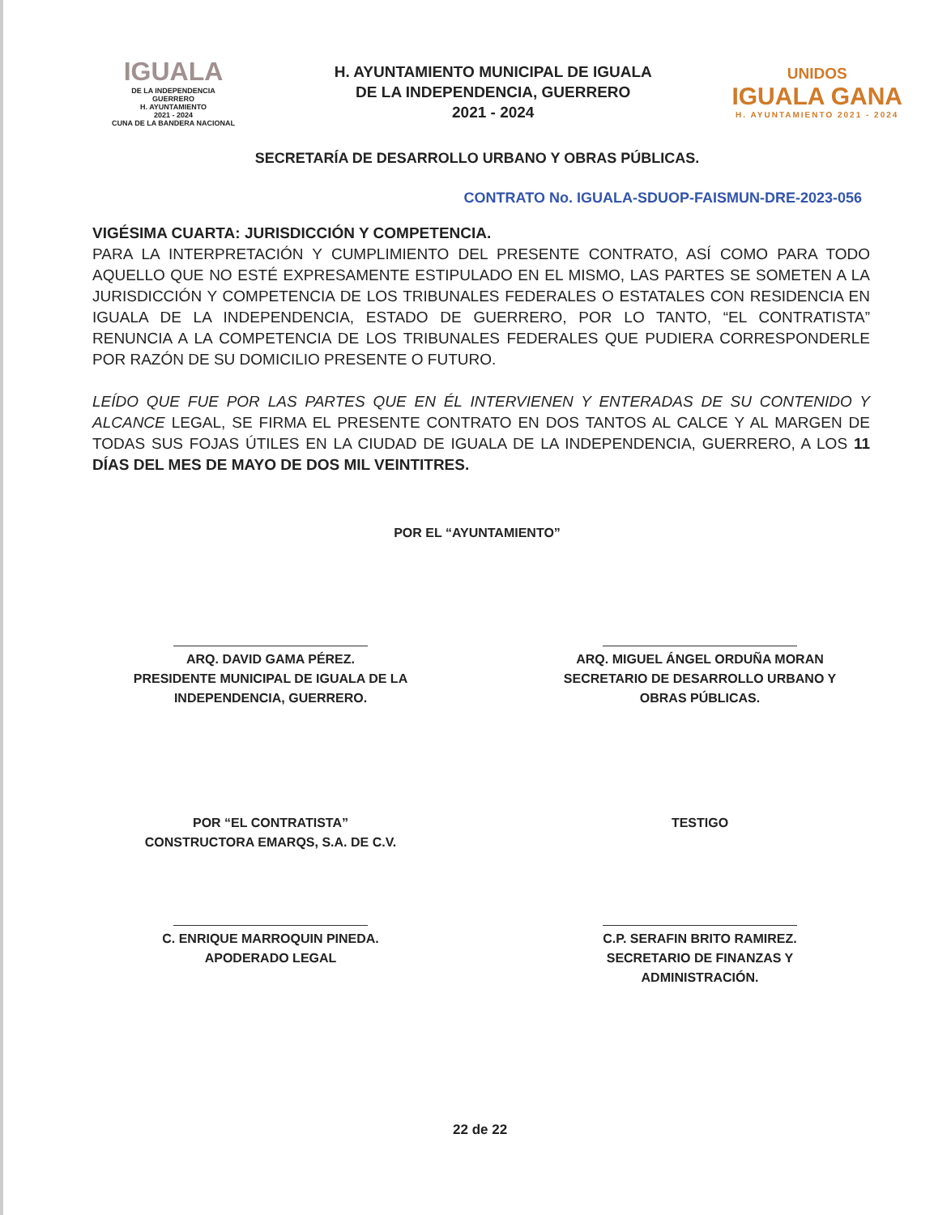IGUALA
DE LA INDEPENDENCIA
GUERRERO
H. AYUNTAMIENTO
2021 - 2024
CUNA DE LA BANDERA NACIONAL
H. AYUNTAMIENTO MUNICIPAL DE IGUALA
DE LA INDEPENDENCIA, GUERRERO
2021 - 2024
UNIDOS
IGUALA GANA
H. AYUNTAMIENTO 2021 - 2024
SECRETARÍA DE DESARROLLO URBANO Y OBRAS PÚBLICAS.
CONTRATO No. IGUALA-SDUOP-FAISMUN-DRE-2023-056
VIGÉSIMA CUARTA: JURISDICCIÓN Y COMPETENCIA.
PARA LA INTERPRETACIÓN Y CUMPLIMIENTO DEL PRESENTE CONTRATO, ASÍ COMO PARA TODO AQUELLO QUE NO ESTÉ EXPRESAMENTE ESTIPULADO EN EL MISMO, LAS PARTES SE SOMETEN A LA JURISDICCIÓN Y COMPETENCIA DE LOS TRIBUNALES FEDERALES O ESTATALES CON RESIDENCIA EN IGUALA DE LA INDEPENDENCIA, ESTADO DE GUERRERO, POR LO TANTO, “EL CONTRATISTA” RENUNCIA A LA COMPETENCIA DE LOS TRIBUNALES FEDERALES QUE PUDIERA CORRESPONDERLE POR RAZÓN DE SU DOMICILIO PRESENTE O FUTURO.
LEÍDO QUE FUE POR LAS PARTES QUE EN ÉL INTERVIENEN Y ENTERADAS DE SU CONTENIDO Y ALCANCE LEGAL, SE FIRMA EL PRESENTE CONTRATO EN DOS TANTOS AL CALCE Y AL MARGEN DE TODAS SUS FOJAS ÚTILES EN LA CIUDAD DE IGUALA DE LA INDEPENDENCIA, GUERRERO, A LOS 11 DÍAS DEL MES DE MAYO DE DOS MIL VEINTITRES.
POR EL “AYUNTAMIENTO”
ARQ. DAVID GAMA PÉREZ.
PRESIDENTE MUNICIPAL DE IGUALA DE LA
INDEPENDENCIA, GUERRERO.
ARQ. MIGUEL ÁNGEL ORDUÑA MORAN
SECRETARIO DE DESARROLLO URBANO Y
OBRAS PÚBLICAS.
POR “EL CONTRATISTA”
CONSTRUCTORA EMARQS, S.A. DE C.V.
C. ENRIQUE MARROQUIN PINEDA.
APODERADO LEGAL
TESTIGO
C.P. SERAFIN BRITO RAMIREZ.
SECRETARIO DE FINANZAS Y
ADMINISTRACIÓN.
22 de 22